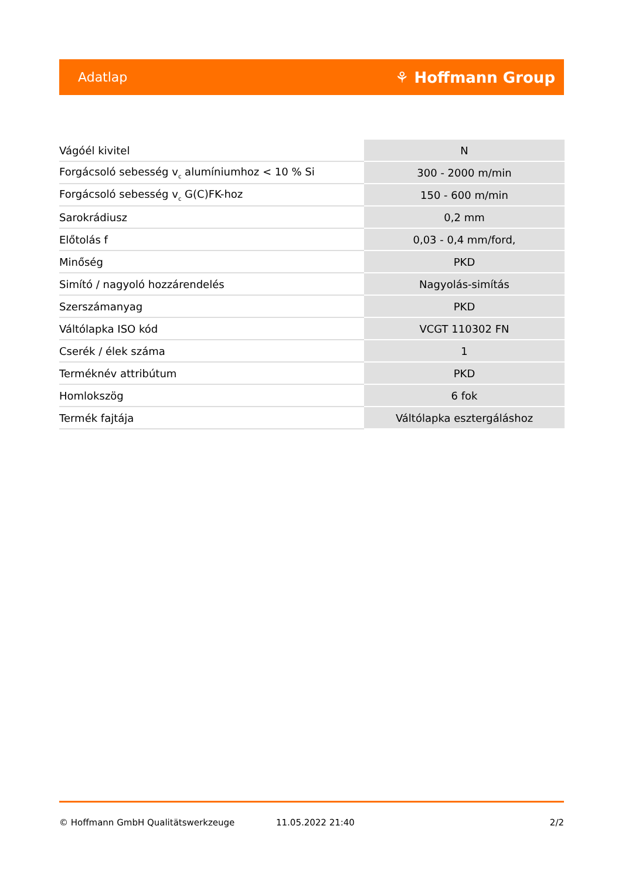Adatlap ⚘ Hoffmann Group
| Vágóél kivitel | N |
| Forgácsoló sebesség v<sub>c</sub> alumíniumhoz < 10 % Si | 300 - 2000 m/min |
| Forgácsoló sebesség v<sub>c</sub> G(C)FK-hoz | 150 - 600 m/min |
| Sarokrádiusz | 0,2 mm |
| Előtolás f | 0,03 - 0,4 mm/ford, |
| Minőség | PKD |
| Simító / nagyoló hozzárendelés | Nagyolás-simítás |
| Szerszámanyag | PKD |
| Váltólapka ISO kód | VCGT 110302 FN |
| Cserék / élek száma | 1 |
| Terméknév attribútum | PKD |
| Homlokszög | 6 fok |
| Termék fajtája | Váltólapka esztergáláshoz |
© Hoffmann GmbH Qualitätswerkzeuge 11.05.2022 21:40 2/2